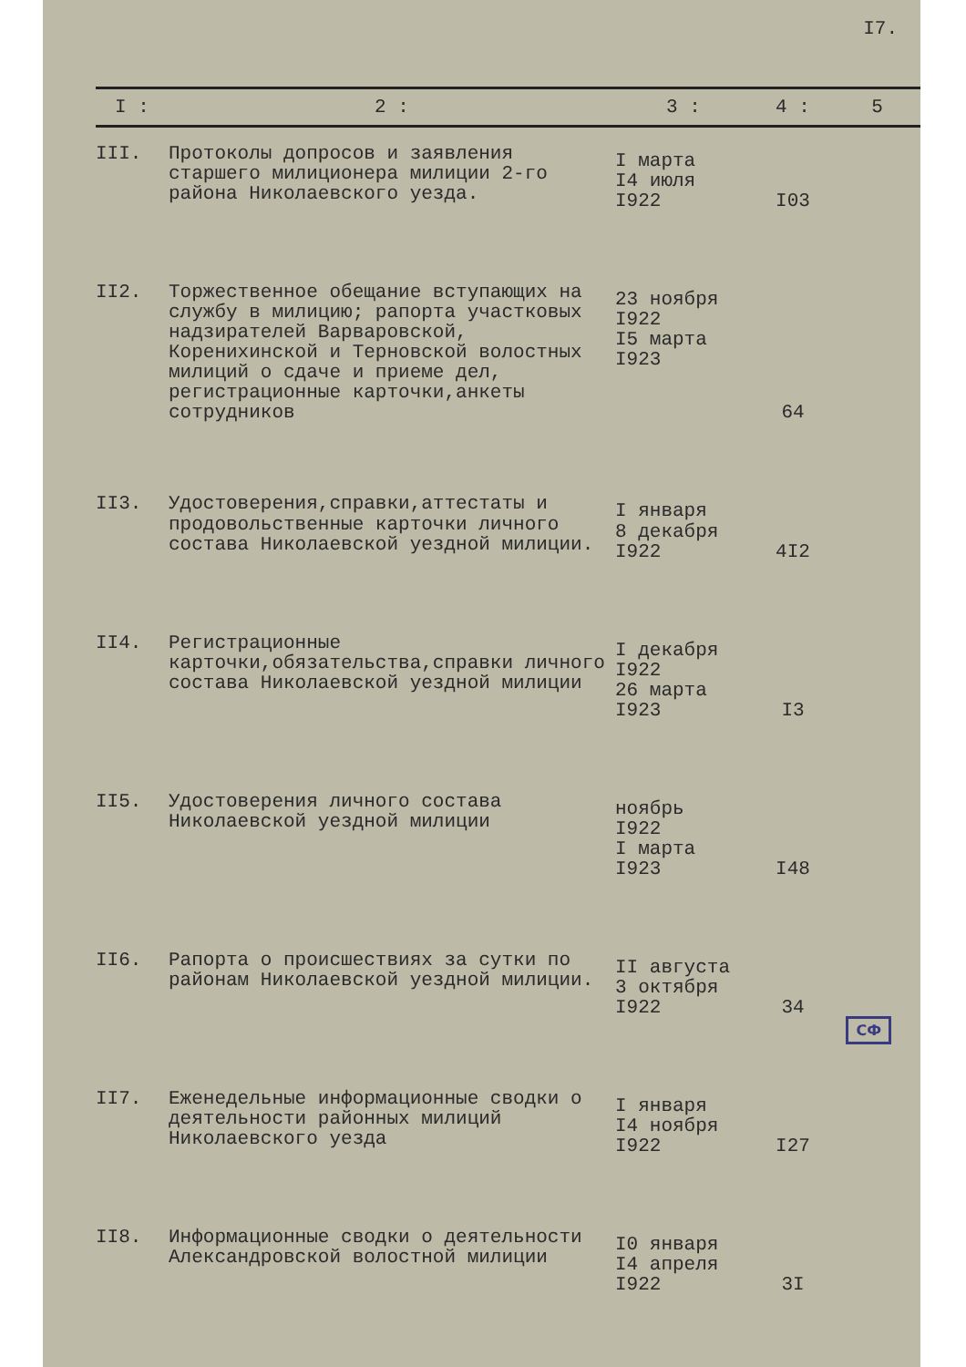I7.
| I : | 2 : | 3 : | 4 : | 5 |
| --- | --- | --- | --- | --- |
| III. | Протоколы допросов и заявления старшего милиционера милиции 2-го района Николаевского уезда. | I марта I4 июля I922 | I03 | |
| II2. | Торжественное обещание вступающих на службу в милицию; рапорта участковых надзирателей Варваровской, Коренихинской и Терновской волостных милиций о сдаче и приеме дел, регистрационные карточки,анкеты сотрудников | 23 ноября I922 I5 марта I923 | 64 | |
| II3. | Удостоверения,справки,аттестаты и продовольственные карточки личного состава Николаевской уездной милиции. | I января 8 декабря I922 | 4I2 | |
| II4. | Регистрационные карточки,обязательства,справки личного состава Николаевской уездной милиции | I декабря I922 26 марта I923 | I3 | |
| II5. | Удостоверения личного состава Николаевской уездной милиции | ноябрь I922 I марта I923 | I48 | |
| II6. | Рапорта о происшествиях за сутки по районам Николаевской уездной милиции. | II августа 3 октября I922 | 34 | |
| II7. | Еженедельные информационные сводки о деятельности районных милиций Николаевского уезда | I января I4 ноября I922 | I27 | |
| II8. | Информационные сводки о деятельности Александровской волостной милиции | I0 января I4 апреля I922 | 3I | |
СФ